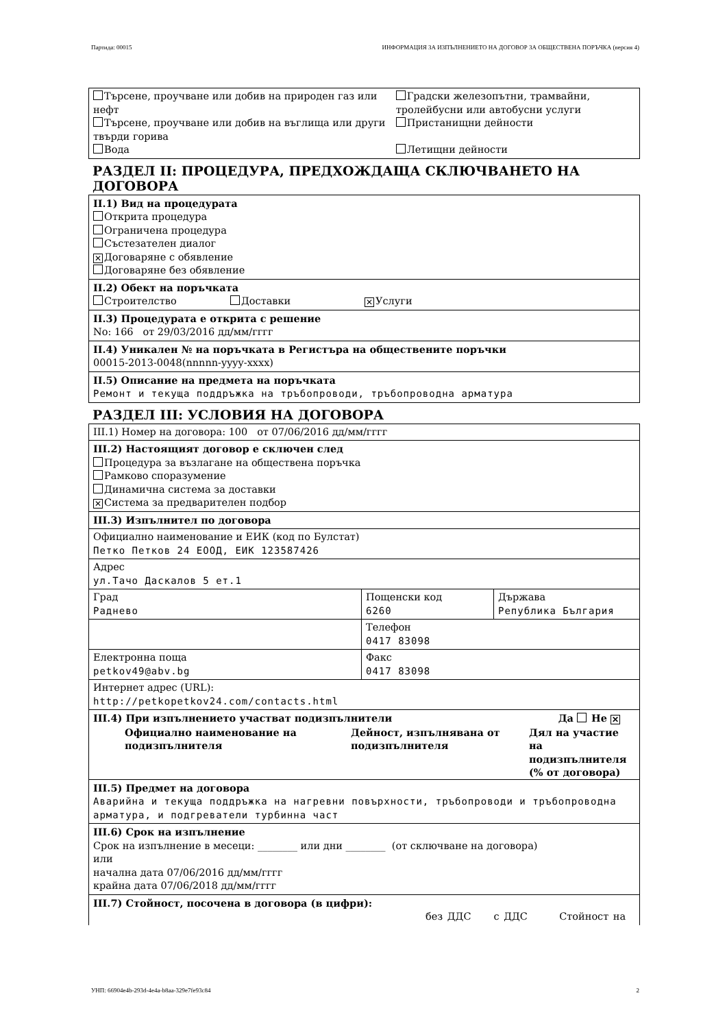Партида: 00015 ИНФОРМАЦИЯ ЗА ИЗПЪЛНЕНИЕТО НА ДОГОВОР ЗА ОБЩЕСТВЕНА ПОРЪЧКА (версия 4)
| Търсене, проучване или добив на природен газ или нефт Търсене, проучване или добив на въглища или други твърди горива Вода | Градски железопътни, трамвайни, тролейбусни или автобусни услуги Пристанищни дейности Летищни дейности |
РАЗДЕЛ II: ПРОЦЕДУРА, ПРЕДХОЖДАЩА СКЛЮЧВАНЕТО НА ДОГОВОРА
II.1) Вид на процедурата
Открита процедура
Ограничена процедура
Състезателен диалог
✕ Договаряне с обявление
Договаряне без обявление
II.2) Обект на поръчката
Строителство Доставки ✕ Услуги
II.3) Процедурата е открита с решение
No: 166 от 29/03/2016 дд/мм/гггг
II.4) Уникален № на поръчката в Регистъра на обществените поръчки
00015-2013-0048(nnnnn-yyyy-xxxx)
II.5) Описание на предмета на поръчката
Ремонт и текуща поддръжка на тръбопроводи, тръбопроводна арматура
РАЗДЕЛ III: УСЛОВИЯ НА ДОГОВОРА
III.1) Номер на договора: 100 от 07/06/2016 дд/мм/гггг
III.2) Настоящият договор е сключен след
Процедура за възлагане на обществена поръчка
Рамково споразумение
Динамична система за доставки
✕ Система за предварителен подбор
| III.3) Изпълнител по договора | | |
| Официално наименование и ЕИК (код по Булстат) Петко Петков 24 ЕООД, ЕИК 123587426 | | |
| Адрес ул.Тачо Даскалов 5 ет.1 | | |
| Град Раднево | Пощенски код 6260 | Държава Република България |
| | Телефон 0417 83098 | |
| Електронна поща petkov49@abv.bg | Факс 0417 83098 | |
| Интернет адрес (URL): http://petkopetkov24.com/contacts.html | | |
| III.4) При изпълнението участват подизпълнители Да Не ✕ Официално наименование на подизпълнителя Дейност, изпълнявана от подизпълнителя Дял на участие на подизпълнителя (% от договора) | | |
| III.5) Предмет на договора Аварийна и текуща поддръжка на нагревни повърхности, тръбопроводи и тръбопроводна арматура, и подгреватели турбинна част | | |
| III.6) Срок на изпълнение Срок на изпълнение в месеци: ________ или дни ________ (от сключване на договора) или начална дата 07/06/2016 дд/мм/гггг крайна дата 07/06/2018 дд/мм/гггг | | |
| III.7) Стойност, посочена в договора (в цифри): без ДДС с ДДС Стойност на | | |
УНП: 66904e4b-293d-4e4a-b8aa-329e7fe93c84 2